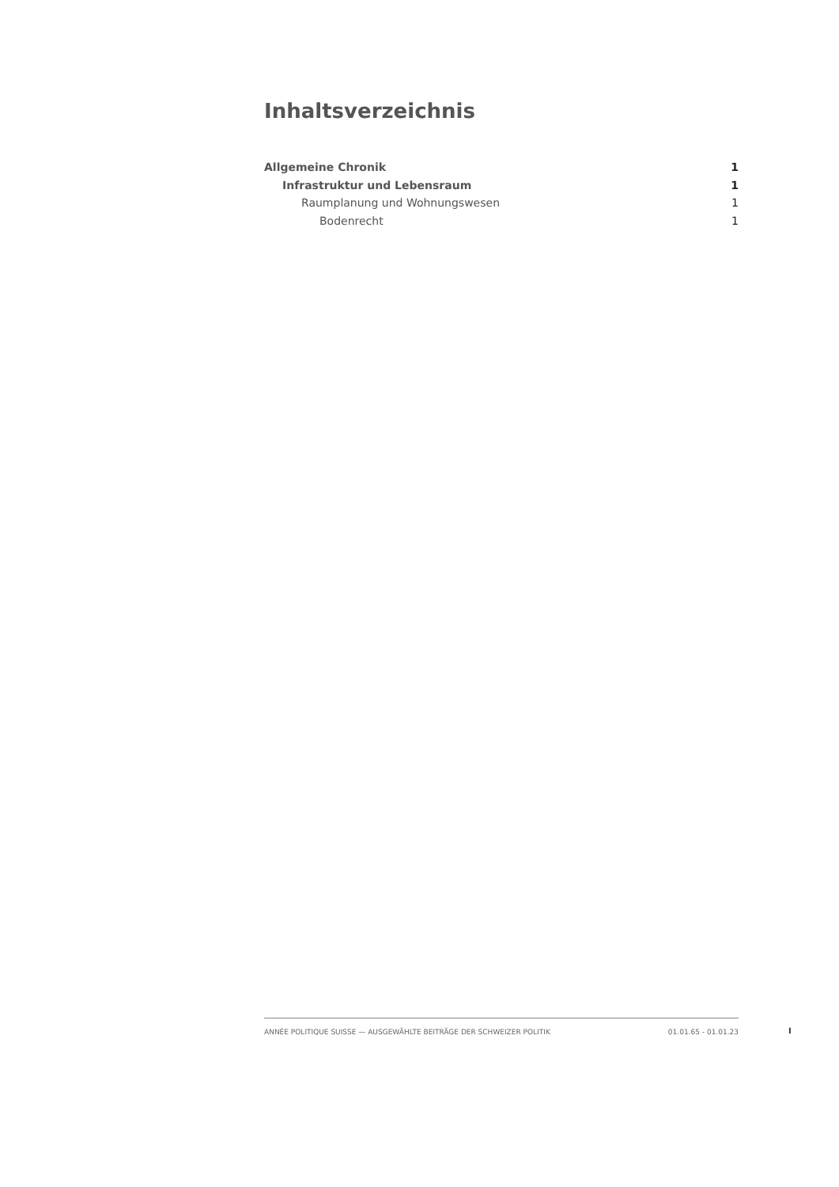Inhaltsverzeichnis
Allgemeine Chronik 1
Infrastruktur und Lebensraum 1
Raumplanung und Wohnungswesen 1
Bodenrecht 1
ANNÉE POLITIQUE SUISSE — AUSGEWÄHLTE BEITRÄGE DER SCHWEIZER POLITIK 01.01.65 - 01.01.23
I